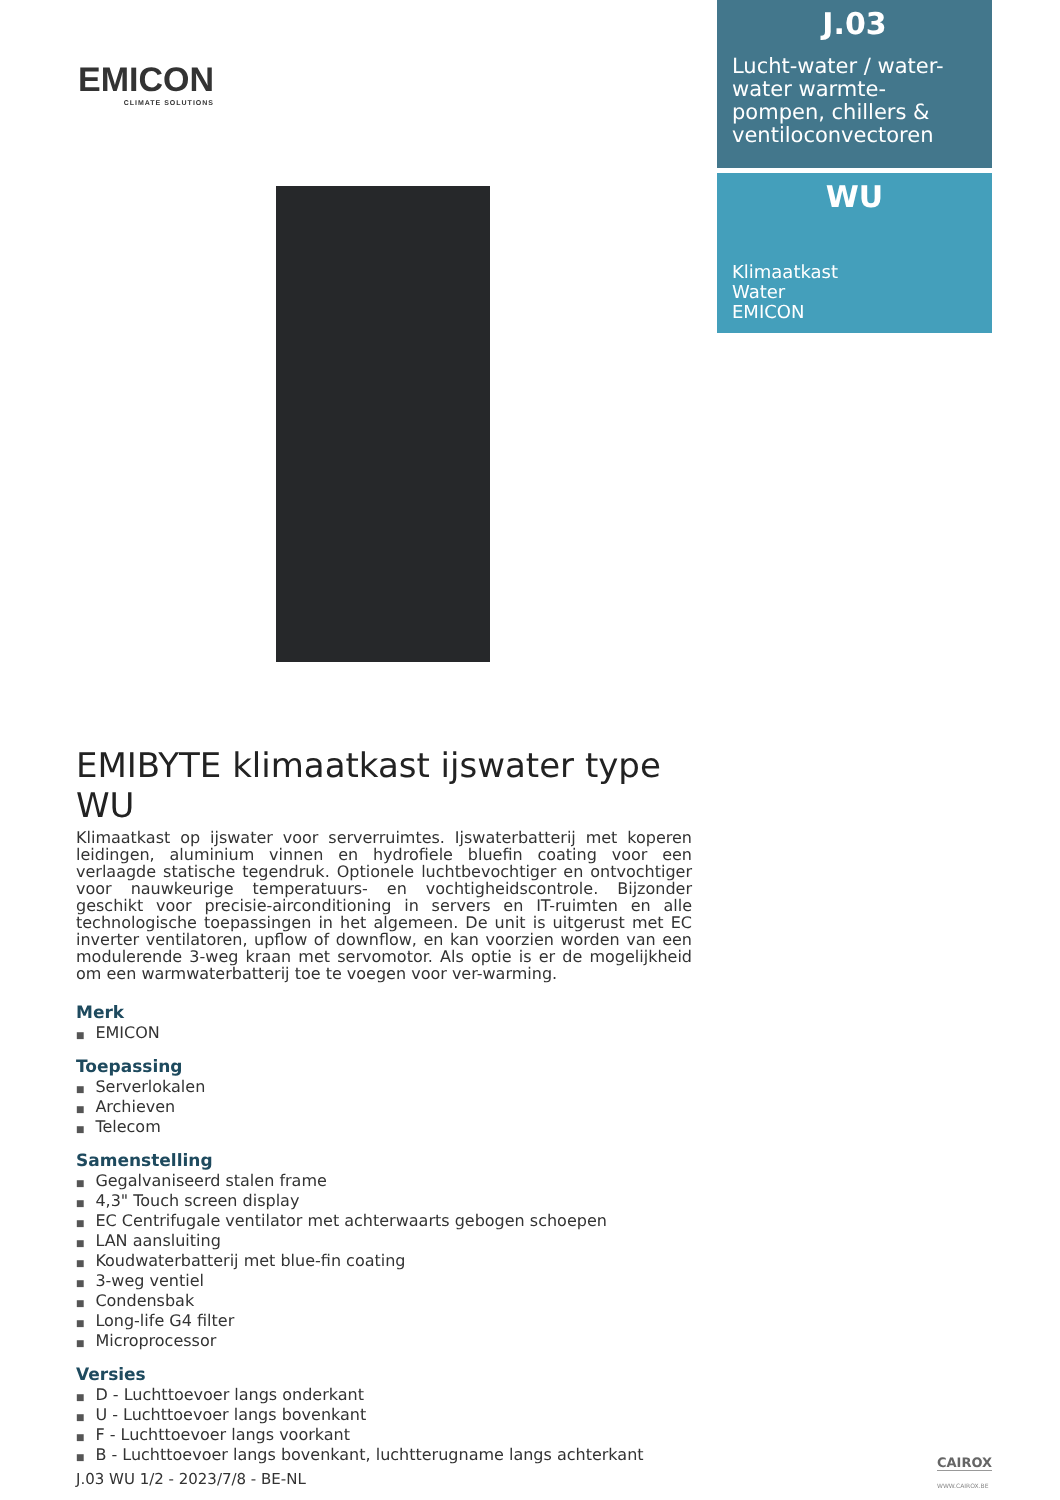EMICON
CLIMATE SOLUTIONS
J.03
Lucht-water / water-water warmte-pompen, chillers & ventiloconvectoren
WU
Klimaatkast
Water
EMICON
EMIBYTE klimaatkast ijswater type WU
Klimaatkast op ijswater voor serverruimtes. Ijswaterbatterij met koperen leidingen, aluminium vinnen en hydrofiele bluefin coating voor een verlaagde statische tegendruk. Optionele luchtbevochtiger en ontvochtiger voor nauwkeurige temperatuurs- en vochtigheidscontrole. Bijzonder geschikt voor precisie-airconditioning in servers en IT-ruimten en alle technologische toepassingen in het algemeen. De unit is uitgerust met EC inverter ventilatoren, upflow of downflow, en kan voorzien worden van een modulerende 3-weg kraan met servomotor. Als optie is er de mogelijkheid om een warmwaterbatterij toe te voegen voor ver-warming.
Merk
EMICON
Toepassing
Serverlokalen
Archieven
Telecom
Samenstelling
Gegalvaniseerd stalen frame
4,3" Touch screen display
EC Centrifugale ventilator met achterwaarts gebogen schoepen
LAN aansluiting
Koudwaterbatterij met blue-fin coating
3-weg ventiel
Condensbak
Long-life G4 filter
Microprocessor
Versies
D - Luchttoevoer langs onderkant
U - Luchttoevoer langs bovenkant
F - Luchttoevoer langs voorkant
B - Luchttoevoer langs bovenkant, luchtterugname langs achterkant
J.03 WU 1/2 - 2023/7/8 - BE-NL
CAIROX
WWW.CAIROX.BE